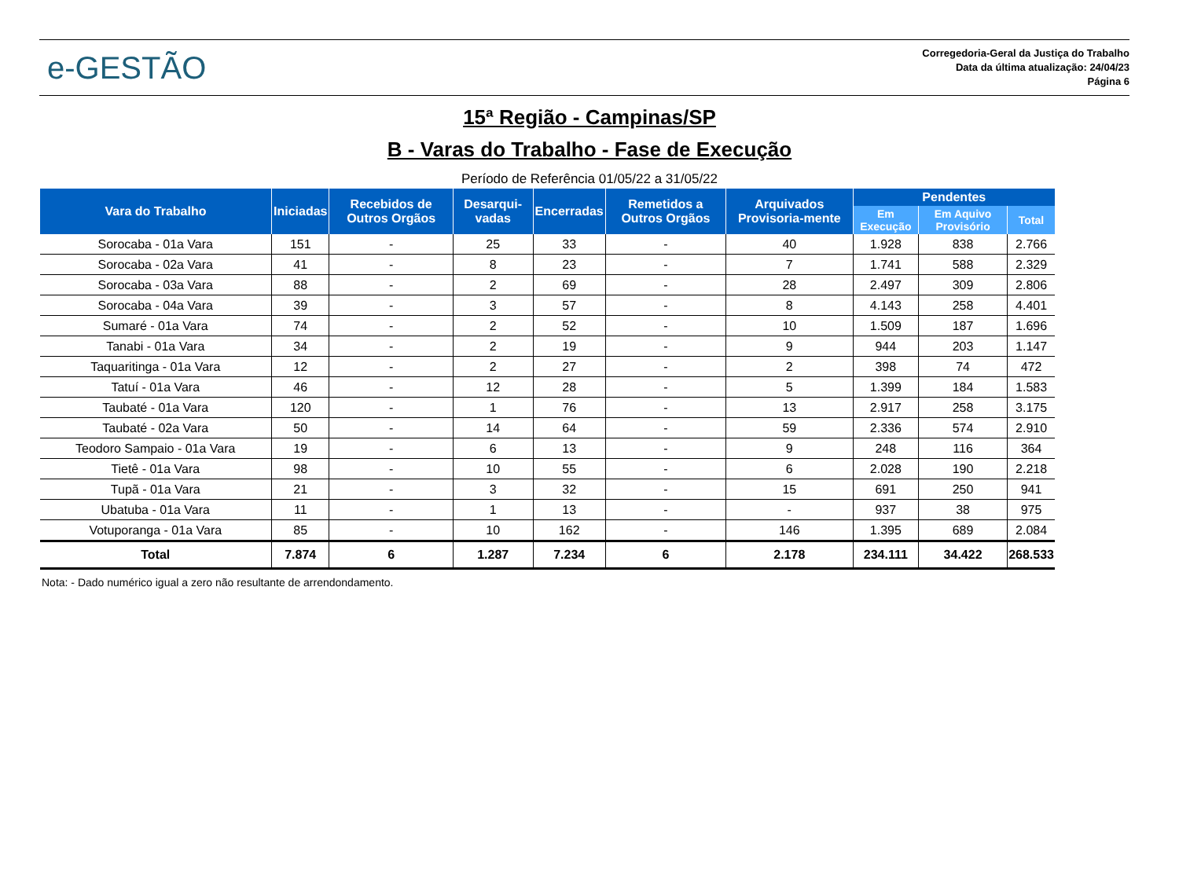e-GESTÃO
Corregedoria-Geral da Justiça do Trabalho
Data da última atualização: 24/04/23
Página 6
15ª Região - Campinas/SP
B - Varas do Trabalho - Fase de Execução
Período de Referência 01/05/22 a 31/05/22
| Vara do Trabalho | Iniciadas | Recebidos de Outros Orgãos | Desarqui-vadas | Encerradas | Remetidos a Outros Orgãos | Arquivados Provisoria-mente | Pendentes | | |
| --- | --- | --- | --- | --- | --- | --- | --- | --- | --- |
| | | | | | | | Em Execução | Em Aquivo Provisório | Total |
| Sorocaba - 01a Vara | 151 | - | 25 | 33 | - | 40 | 1.928 | 838 | 2.766 |
| Sorocaba - 02a Vara | 41 | - | 8 | 23 | - | 7 | 1.741 | 588 | 2.329 |
| Sorocaba - 03a Vara | 88 | - | 2 | 69 | - | 28 | 2.497 | 309 | 2.806 |
| Sorocaba - 04a Vara | 39 | - | 3 | 57 | - | 8 | 4.143 | 258 | 4.401 |
| Sumaré - 01a Vara | 74 | - | 2 | 52 | - | 10 | 1.509 | 187 | 1.696 |
| Tanabi - 01a Vara | 34 | - | 2 | 19 | - | 9 | 944 | 203 | 1.147 |
| Taquaritinga - 01a Vara | 12 | - | 2 | 27 | - | 2 | 398 | 74 | 472 |
| Tatuí - 01a Vara | 46 | - | 12 | 28 | - | 5 | 1.399 | 184 | 1.583 |
| Taubaté - 01a Vara | 120 | - | 1 | 76 | - | 13 | 2.917 | 258 | 3.175 |
| Taubaté - 02a Vara | 50 | - | 14 | 64 | - | 59 | 2.336 | 574 | 2.910 |
| Teodoro Sampaio - 01a Vara | 19 | - | 6 | 13 | - | 9 | 248 | 116 | 364 |
| Tietê - 01a Vara | 98 | - | 10 | 55 | - | 6 | 2.028 | 190 | 2.218 |
| Tupã - 01a Vara | 21 | - | 3 | 32 | - | 15 | 691 | 250 | 941 |
| Ubatuba - 01a Vara | 11 | - | 1 | 13 | - | - | 937 | 38 | 975 |
| Votuporanga - 01a Vara | 85 | - | 10 | 162 | - | 146 | 1.395 | 689 | 2.084 |
| Total | 7.874 | 6 | 1.287 | 7.234 | 6 | 2.178 | 234.111 | 34.422 | 268.533 |
Nota: - Dado numérico igual a zero não resultante de arrendondamento.